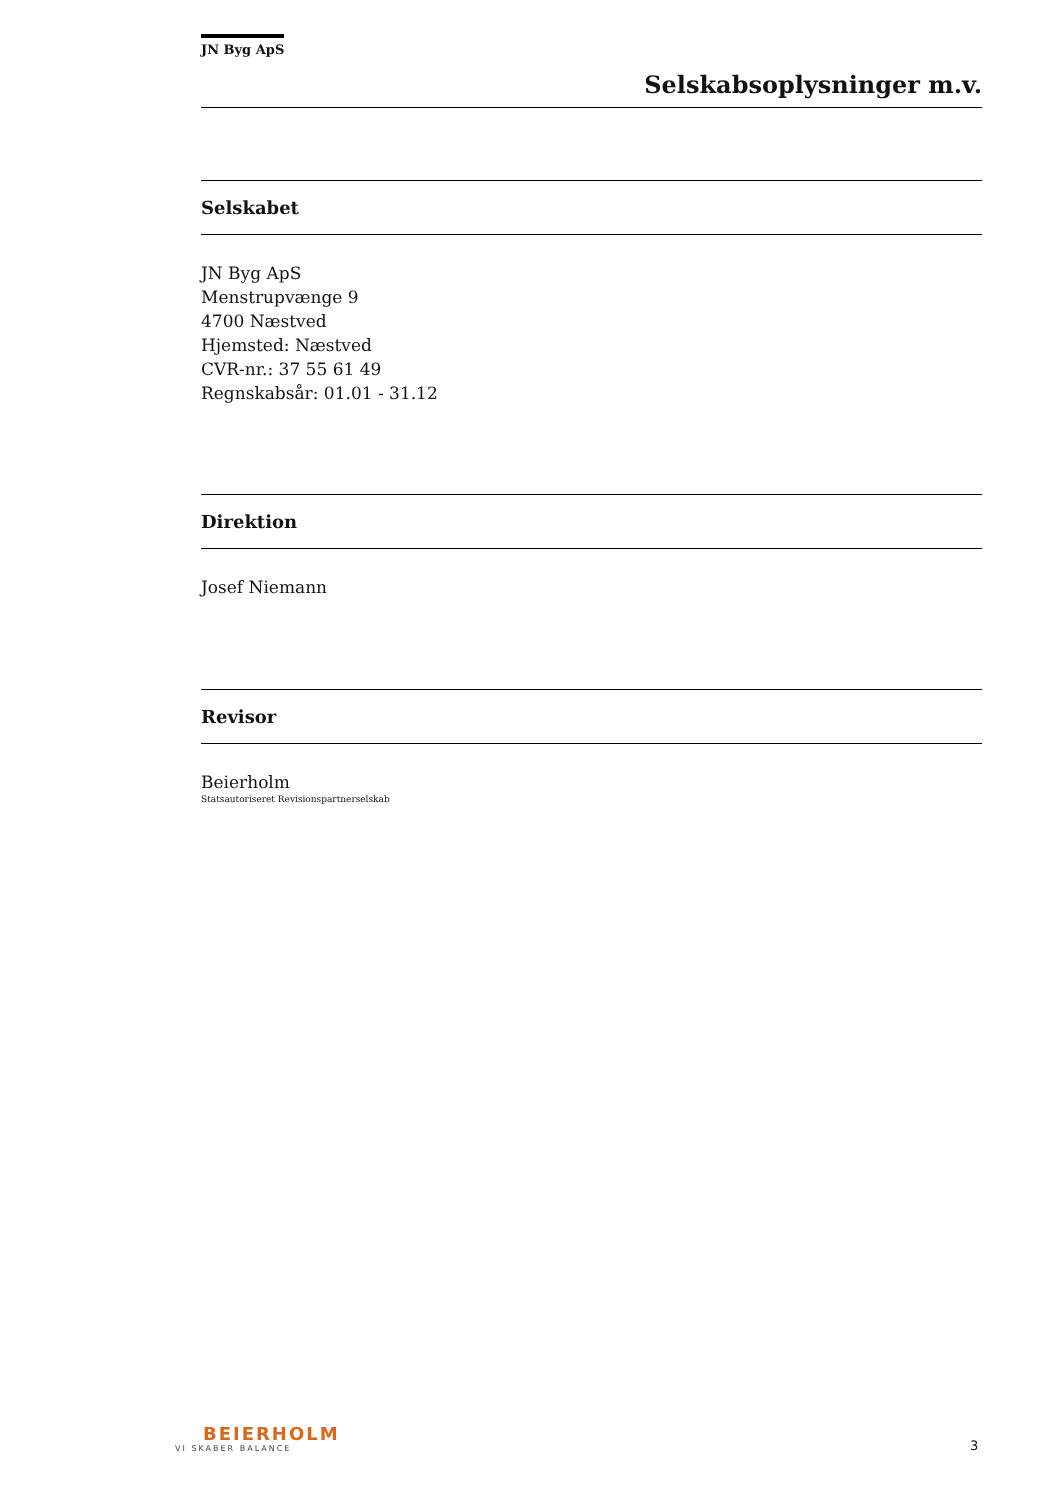JN Byg ApS
Selskabsoplysninger m.v.
Selskabet
JN Byg ApS
Menstrupvænge 9
4700 Næstved
Hjemsted: Næstved
CVR-nr.: 37 55 61 49
Regnskabsår: 01.01 - 31.12
Direktion
Josef Niemann
Revisor
Beierholm
Statsautoriseret Revisionspartnerselskab
BEIERHOLM
VI SKABER BALANCE
3